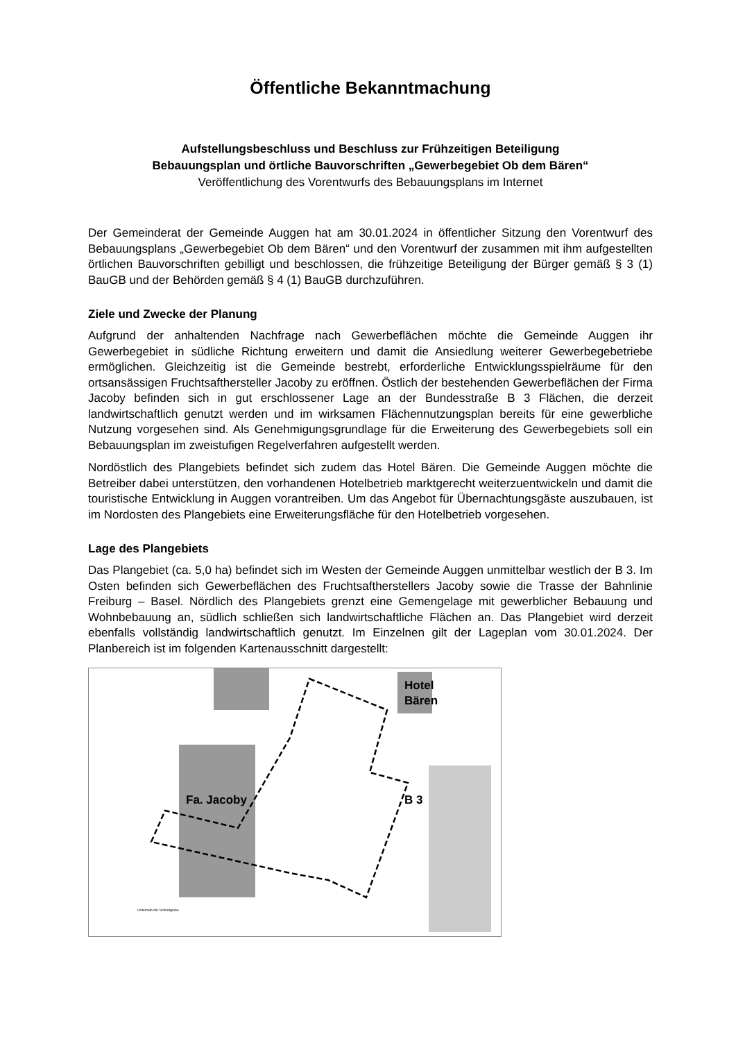Öffentliche Bekanntmachung
Aufstellungsbeschluss und Beschluss zur Frühzeitigen Beteiligung
Bebauungsplan und örtliche Bauvorschriften „Gewerbegebiet Ob dem Bären“
Veröffentlichung des Vorentwurfs des Bebauungsplans im Internet
Der Gemeinderat der Gemeinde Auggen hat am 30.01.2024 in öffentlicher Sitzung den Vorentwurf des Bebauungsplans „Gewerbegebiet Ob dem Bären“ und den Vorentwurf der zusammen mit ihm aufgestellten örtlichen Bauvorschriften gebilligt und beschlossen, die frühzeitige Beteiligung der Bürger gemäß § 3 (1) BauGB und der Behörden gemäß § 4 (1) BauGB durchzuführen.
Ziele und Zwecke der Planung
Aufgrund der anhaltenden Nachfrage nach Gewerbeflächen möchte die Gemeinde Auggen ihr Gewerbegebiet in südliche Richtung erweitern und damit die Ansiedlung weiterer Gewerbegebetriebe ermöglichen. Gleichzeitig ist die Gemeinde bestrebt, erforderliche Entwicklungsspielräume für den ortsansässigen Fruchtsafthersteller Jacoby zu eröffnen. Östlich der bestehenden Gewerbeflächen der Firma Jacoby befinden sich in gut erschlossener Lage an der Bundesstraße B 3 Flächen, die derzeit landwirtschaftlich genutzt werden und im wirksamen Flächennutzungsplan bereits für eine gewerbliche Nutzung vorgesehen sind. Als Genehmigungsgrundlage für die Erweiterung des Gewerbegebiets soll ein Bebauungsplan im zweistufigen Regelverfahren aufgestellt werden.
Nordöstlich des Plangebiets befindet sich zudem das Hotel Bären. Die Gemeinde Auggen möchte die Betreiber dabei unterstützen, den vorhandenen Hotelbetrieb marktgerecht weiterzuentwickeln und damit die touristische Entwicklung in Auggen vorantreiben. Um das Angebot für Übernachtungsgäste auszubauen, ist im Nordosten des Plangebiets eine Erweiterungsfläche für den Hotelbetrieb vorgesehen.
Lage des Plangebiets
Das Plangebiet (ca. 5,0 ha) befindet sich im Westen der Gemeinde Auggen unmittelbar westlich der B 3. Im Osten befinden sich Gewerbeflächen des Fruchtsaftherstellers Jacoby sowie die Trasse der Bahnlinie Freiburg – Basel. Nördlich des Plangebiets grenzt eine Gemengelage mit gewerblicher Bebauung und Wohnbebauung an, südlich schließen sich landwirtschaftliche Flächen an. Das Plangebiet wird derzeit ebenfalls vollständig landwirtschaftlich genutzt. Im Einzelnen gilt der Lageplan vom 30.01.2024. Der Planbereich ist im folgenden Kartenausschnitt dargestellt:
Hotel
Bären
Fa. Jacoby
B 3
Unterhalb der Schindgrube